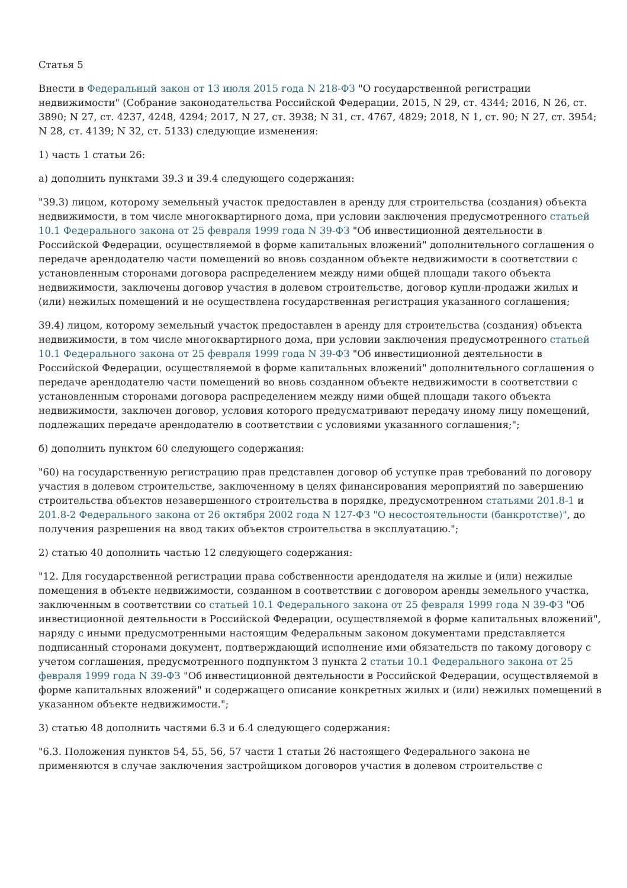Статья 5
Внести в Федеральный закон от 13 июля 2015 года N 218-ФЗ "О государственной регистрации недвижимости" (Собрание законодательства Российской Федерации, 2015, N 29, ст. 4344; 2016, N 26, ст. 3890; N 27, ст. 4237, 4248, 4294; 2017, N 27, ст. 3938; N 31, ст. 4767, 4829; 2018, N 1, ст. 90; N 27, ст. 3954; N 28, ст. 4139; N 32, ст. 5133) следующие изменения:
1) часть 1 статьи 26:
а) дополнить пунктами 39.3 и 39.4 следующего содержания:
"39.3) лицом, которому земельный участок предоставлен в аренду для строительства (создания) объекта недвижимости, в том числе многоквартирного дома, при условии заключения предусмотренного статьей 10.1 Федерального закона от 25 февраля 1999 года N 39-ФЗ "Об инвестиционной деятельности в Российской Федерации, осуществляемой в форме капитальных вложений" дополнительного соглашения о передаче арендодателю части помещений во вновь созданном объекте недвижимости в соответствии с установленным сторонами договора распределением между ними общей площади такого объекта недвижимости, заключены договор участия в долевом строительстве, договор купли-продажи жилых и (или) нежилых помещений и не осуществлена государственная регистрация указанного соглашения;
39.4) лицом, которому земельный участок предоставлен в аренду для строительства (создания) объекта недвижимости, в том числе многоквартирного дома, при условии заключения предусмотренного статьей 10.1 Федерального закона от 25 февраля 1999 года N 39-ФЗ "Об инвестиционной деятельности в Российской Федерации, осуществляемой в форме капитальных вложений" дополнительного соглашения о передаче арендодателю части помещений во вновь созданном объекте недвижимости в соответствии с установленным сторонами договора распределением между ними общей площади такого объекта недвижимости, заключен договор, условия которого предусматривают передачу иному лицу помещений, подлежащих передаче арендодателю в соответствии с условиями указанного соглашения;";
б) дополнить пунктом 60 следующего содержания:
"60) на государственную регистрацию прав представлен договор об уступке прав требований по договору участия в долевом строительстве, заключенному в целях финансирования мероприятий по завершению строительства объектов незавершенного строительства в порядке, предусмотренном статьями 201.8-1 и 201.8-2 Федерального закона от 26 октября 2002 года N 127-ФЗ "О несостоятельности (банкротстве)", до получения разрешения на ввод таких объектов строительства в эксплуатацию.";
2) статью 40 дополнить частью 12 следующего содержания:
"12. Для государственной регистрации права собственности арендодателя на жилые и (или) нежилые помещения в объекте недвижимости, созданном в соответствии с договором аренды земельного участка, заключенным в соответствии со статьей 10.1 Федерального закона от 25 февраля 1999 года N 39-ФЗ "Об инвестиционной деятельности в Российской Федерации, осуществляемой в форме капитальных вложений", наряду с иными предусмотренными настоящим Федеральным законом документами представляется подписанный сторонами документ, подтверждающий исполнение ими обязательств по такому договору с учетом соглашения, предусмотренного подпунктом 3 пункта 2 статьи 10.1 Федерального закона от 25 февраля 1999 года N 39-ФЗ "Об инвестиционной деятельности в Российской Федерации, осуществляемой в форме капитальных вложений" и содержащего описание конкретных жилых и (или) нежилых помещений в указанном объекте недвижимости.";
3) статью 48 дополнить частями 6.3 и 6.4 следующего содержания:
"6.3. Положения пунктов 54, 55, 56, 57 части 1 статьи 26 настоящего Федерального закона не применяются в случае заключения застройщиком договоров участия в долевом строительстве с